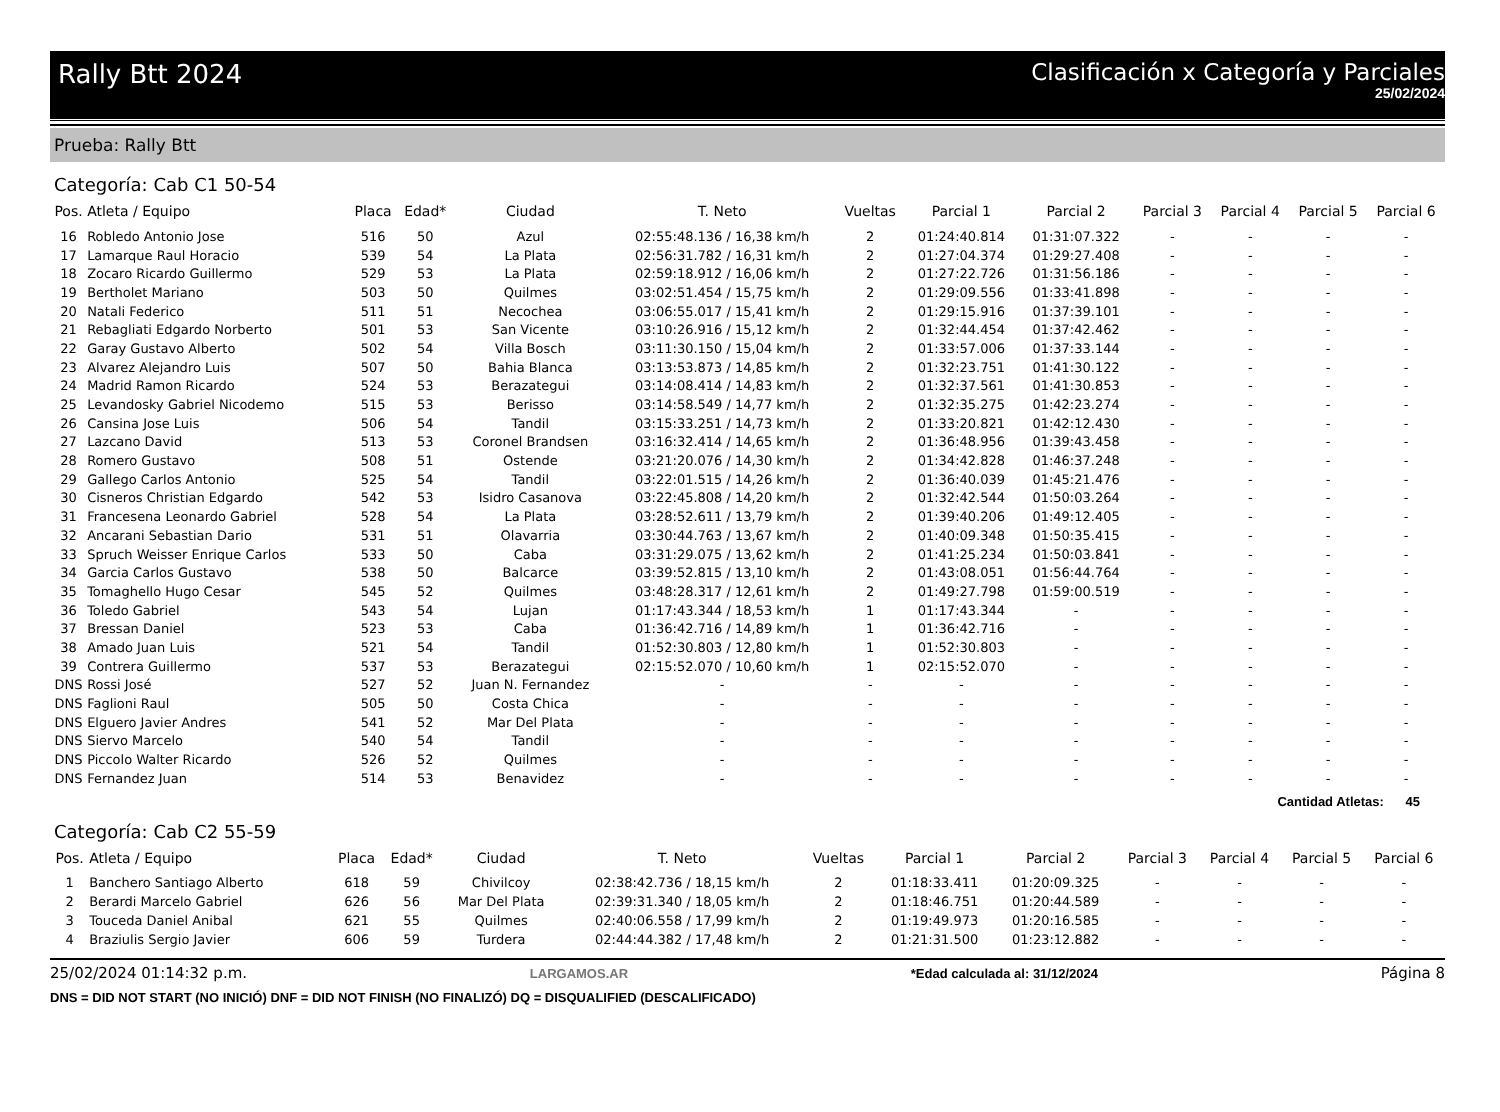Rally Btt 2024 Clasificación x Categoría y Parciales
25/02/2024
Prueba: Rally Btt
Categoría: Cab C1 50-54
| Pos. | Atleta / Equipo | Placa | Edad* | Ciudad | T. Neto | Vueltas | Parcial 1 | Parcial 2 | Parcial 3 | Parcial 4 | Parcial 5 | Parcial 6 |
| --- | --- | --- | --- | --- | --- | --- | --- | --- | --- | --- | --- | --- |
| 16 | Robledo Antonio Jose | 516 | 50 | Azul | 02:55:48.136 / 16,38 km/h | 2 | 01:24:40.814 | 01:31:07.322 | - | - | - | - |
| 17 | Lamarque Raul Horacio | 539 | 54 | La Plata | 02:56:31.782 / 16,31 km/h | 2 | 01:27:04.374 | 01:29:27.408 | - | - | - | - |
| 18 | Zocaro Ricardo Guillermo | 529 | 53 | La Plata | 02:59:18.912 / 16,06 km/h | 2 | 01:27:22.726 | 01:31:56.186 | - | - | - | - |
| 19 | Bertholet Mariano | 503 | 50 | Quilmes | 03:02:51.454 / 15,75 km/h | 2 | 01:29:09.556 | 01:33:41.898 | - | - | - | - |
| 20 | Natali Federico | 511 | 51 | Necochea | 03:06:55.017 / 15,41 km/h | 2 | 01:29:15.916 | 01:37:39.101 | - | - | - | - |
| 21 | Rebagliati Edgardo Norberto | 501 | 53 | San Vicente | 03:10:26.916 / 15,12 km/h | 2 | 01:32:44.454 | 01:37:42.462 | - | - | - | - |
| 22 | Garay Gustavo Alberto | 502 | 54 | Villa Bosch | 03:11:30.150 / 15,04 km/h | 2 | 01:33:57.006 | 01:37:33.144 | - | - | - | - |
| 23 | Alvarez Alejandro Luis | 507 | 50 | Bahia Blanca | 03:13:53.873 / 14,85 km/h | 2 | 01:32:23.751 | 01:41:30.122 | - | - | - | - |
| 24 | Madrid Ramon Ricardo | 524 | 53 | Berazategui | 03:14:08.414 / 14,83 km/h | 2 | 01:32:37.561 | 01:41:30.853 | - | - | - | - |
| 25 | Levandosky Gabriel Nicodemo | 515 | 53 | Berisso | 03:14:58.549 / 14,77 km/h | 2 | 01:32:35.275 | 01:42:23.274 | - | - | - | - |
| 26 | Cansina Jose Luis | 506 | 54 | Tandil | 03:15:33.251 / 14,73 km/h | 2 | 01:33:20.821 | 01:42:12.430 | - | - | - | - |
| 27 | Lazcano David | 513 | 53 | Coronel Brandsen | 03:16:32.414 / 14,65 km/h | 2 | 01:36:48.956 | 01:39:43.458 | - | - | - | - |
| 28 | Romero Gustavo | 508 | 51 | Ostende | 03:21:20.076 / 14,30 km/h | 2 | 01:34:42.828 | 01:46:37.248 | - | - | - | - |
| 29 | Gallego Carlos Antonio | 525 | 54 | Tandil | 03:22:01.515 / 14,26 km/h | 2 | 01:36:40.039 | 01:45:21.476 | - | - | - | - |
| 30 | Cisneros Christian Edgardo | 542 | 53 | Isidro Casanova | 03:22:45.808 / 14,20 km/h | 2 | 01:32:42.544 | 01:50:03.264 | - | - | - | - |
| 31 | Francesena Leonardo Gabriel | 528 | 54 | La Plata | 03:28:52.611 / 13,79 km/h | 2 | 01:39:40.206 | 01:49:12.405 | - | - | - | - |
| 32 | Ancarani Sebastian Dario | 531 | 51 | Olavarria | 03:30:44.763 / 13,67 km/h | 2 | 01:40:09.348 | 01:50:35.415 | - | - | - | - |
| 33 | Spruch Weisser Enrique Carlos | 533 | 50 | Caba | 03:31:29.075 / 13,62 km/h | 2 | 01:41:25.234 | 01:50:03.841 | - | - | - | - |
| 34 | Garcia Carlos Gustavo | 538 | 50 | Balcarce | 03:39:52.815 / 13,10 km/h | 2 | 01:43:08.051 | 01:56:44.764 | - | - | - | - |
| 35 | Tomaghello Hugo Cesar | 545 | 52 | Quilmes | 03:48:28.317 / 12,61 km/h | 2 | 01:49:27.798 | 01:59:00.519 | - | - | - | - |
| 36 | Toledo Gabriel | 543 | 54 | Lujan | 01:17:43.344 / 18,53 km/h | 1 | 01:17:43.344 | - | - | - | - | - |
| 37 | Bressan Daniel | 523 | 53 | Caba | 01:36:42.716 / 14,89 km/h | 1 | 01:36:42.716 | - | - | - | - | - |
| 38 | Amado Juan Luis | 521 | 54 | Tandil | 01:52:30.803 / 12,80 km/h | 1 | 01:52:30.803 | - | - | - | - | - |
| 39 | Contrera Guillermo | 537 | 53 | Berazategui | 02:15:52.070 / 10,60 km/h | 1 | 02:15:52.070 | - | - | - | - | - |
| DNS | Rossi José | 527 | 52 | Juan N. Fernandez | - | - | - | - | - | - | - | - |
| DNS | Faglioni Raul | 505 | 50 | Costa Chica | - | - | - | - | - | - | - | - |
| DNS | Elguero Javier Andres | 541 | 52 | Mar Del Plata | - | - | - | - | - | - | - | - |
| DNS | Siervo Marcelo | 540 | 54 | Tandil | - | - | - | - | - | - | - | - |
| DNS | Piccolo Walter Ricardo | 526 | 52 | Quilmes | - | - | - | - | - | - | - | - |
| DNS | Fernandez Juan | 514 | 53 | Benavidez | - | - | - | - | - | - | - | - |
Cantidad Atletas: 45
Categoría: Cab C2 55-59
| Pos. | Atleta / Equipo | Placa | Edad* | Ciudad | T. Neto | Vueltas | Parcial 1 | Parcial 2 | Parcial 3 | Parcial 4 | Parcial 5 | Parcial 6 |
| --- | --- | --- | --- | --- | --- | --- | --- | --- | --- | --- | --- | --- |
| 1 | Banchero Santiago Alberto | 618 | 59 | Chivilcoy | 02:38:42.736 / 18,15 km/h | 2 | 01:18:33.411 | 01:20:09.325 | - | - | - | - |
| 2 | Berardi Marcelo Gabriel | 626 | 56 | Mar Del Plata | 02:39:31.340 / 18,05 km/h | 2 | 01:18:46.751 | 01:20:44.589 | - | - | - | - |
| 3 | Touceda Daniel Anibal | 621 | 55 | Quilmes | 02:40:06.558 / 17,99 km/h | 2 | 01:19:49.973 | 01:20:16.585 | - | - | - | - |
| 4 | Braziulis Sergio Javier | 606 | 59 | Turdera | 02:44:44.382 / 17,48 km/h | 2 | 01:21:31.500 | 01:23:12.882 | - | - | - | - |
25/02/2024 01:14:32 p.m. LARGAMOS.AR *Edad calculada al: 31/12/2024 Página 8
DNS = DID NOT START (NO INICIÓ) DNF = DID NOT FINISH (NO FINALIZÓ) DQ = DISQUALIFIED (DESCALIFICADO)